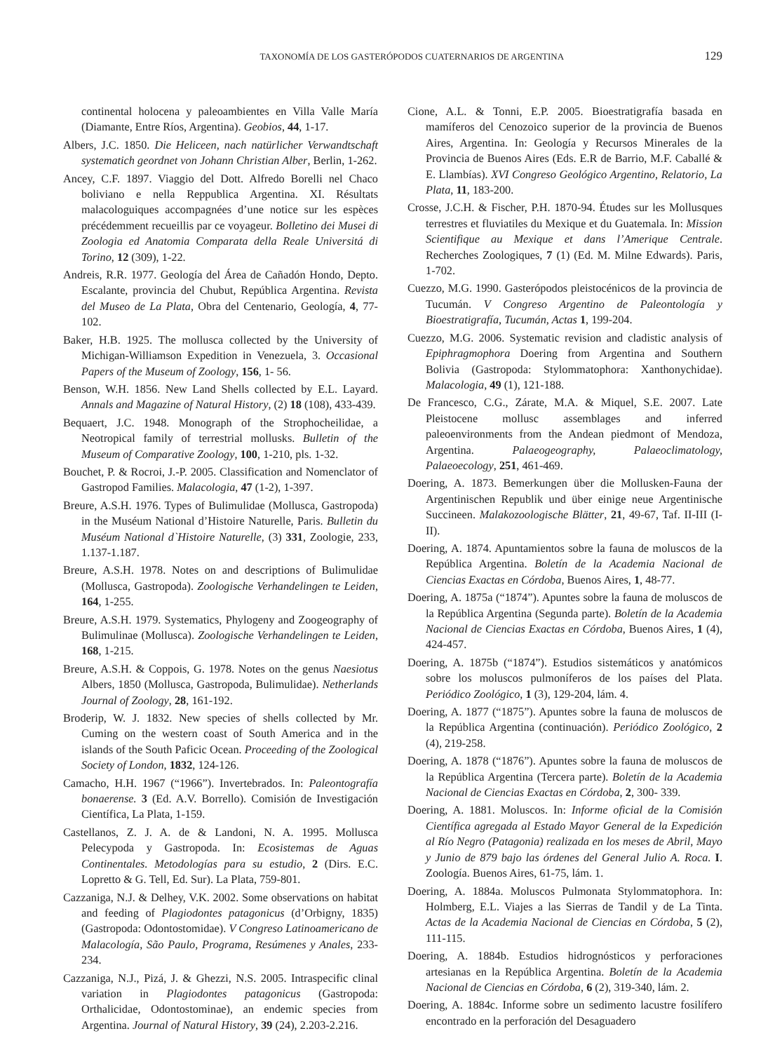TAXONOMÍA DE LOS GASTERÓPODOS CUATERNARIOS DE ARGENTINA 129
continental holocena y paleoambientes en Villa Valle María (Diamante, Entre Ríos, Argentina). Geobios, 44, 1-17.
Albers, J.C. 1850. Die Heliceen, nach natürlicher Verwandtschaft systematich geordnet von Johann Christian Alber, Berlin, 1-262.
Ancey, C.F. 1897. Viaggio del Dott. Alfredo Borelli nel Chaco boliviano e nella Reppublica Argentina. XI. Résultats malacologuiques accompagnées d’une notice sur les espèces précédemment recueillis par ce voyageur. Bolletino dei Musei di Zoologia ed Anatomia Comparata della Reale Universitá di Torino, 12 (309), 1-22.
Andreis, R.R. 1977. Geología del Área de Cañadón Hondo, Depto. Escalante, provincia del Chubut, República Argentina. Revista del Museo de La Plata, Obra del Centenario, Geología, 4, 77-102.
Baker, H.B. 1925. The mollusca collected by the University of Michigan-Williamson Expedition in Venezuela, 3. Occasional Papers of the Museum of Zoology, 156, 1- 56.
Benson, W.H. 1856. New Land Shells collected by E.L. Layard. Annals and Magazine of Natural History, (2) 18 (108), 433-439.
Bequaert, J.C. 1948. Monograph of the Strophocheilidae, a Neotropical family of terrestrial mollusks. Bulletin of the Museum of Comparative Zoology, 100, 1-210, pls. 1-32.
Bouchet, P. & Rocroi, J.-P. 2005. Classification and Nomenclator of Gastropod Families. Malacologia, 47 (1-2), 1-397.
Breure, A.S.H. 1976. Types of Bulimulidae (Mollusca, Gastropoda) in the Muséum National d’Histoire Naturelle, Paris. Bulletin du Muséum National d`Histoire Naturelle, (3) 331, Zoologie, 233, 1.137-1.187.
Breure, A.S.H. 1978. Notes on and descriptions of Bulimulidae (Mollusca, Gastropoda). Zoologische Verhandelingen te Leiden, 164, 1-255.
Breure, A.S.H. 1979. Systematics, Phylogeny and Zoogeography of Bulimulinae (Mollusca). Zoologische Verhandelingen te Leiden, 168, 1-215.
Breure, A.S.H. & Coppois, G. 1978. Notes on the genus Naesiotus Albers, 1850 (Mollusca, Gastropoda, Bulimulidae). Netherlands Journal of Zoology, 28, 161-192.
Broderip, W. J. 1832. New species of shells collected by Mr. Cuming on the western coast of South America and in the islands of the South Paficic Ocean. Proceeding of the Zoological Society of London, 1832, 124-126.
Camacho, H.H. 1967 (“1966”). Invertebrados. In: Paleontografía bonaerense. 3 (Ed. A.V. Borrello). Comisión de Investigación Científica, La Plata, 1-159.
Castellanos, Z. J. A. de & Landoni, N. A. 1995. Mollusca Pelecypoda y Gastropoda. In: Ecosistemas de Aguas Continentales. Metodologías para su estudio, 2 (Dirs. E.C. Lopretto & G. Tell, Ed. Sur). La Plata, 759-801.
Cazzaniga, N.J. & Delhey, V.K. 2002. Some observations on habitat and feeding of Plagiodontes patagonicus (d’Orbigny, 1835) (Gastropoda: Odontostomidae). V Congreso Latinoamericano de Malacología, São Paulo, Programa, Resúmenes y Anales, 233-234.
Cazzaniga, N.J., Pizá, J. & Ghezzi, N.S. 2005. Intraspecific clinal variation in Plagiodontes patagonicus (Gastropoda: Orthalicidae, Odontostominae), an endemic species from Argentina. Journal of Natural History, 39 (24), 2.203-2.216.
Cione, A.L. & Tonni, E.P. 2005. Bioestratigrafía basada en mamíferos del Cenozoico superior de la provincia de Buenos Aires, Argentina. In: Geología y Recursos Minerales de la Provincia de Buenos Aires (Eds. E.R de Barrio, M.F. Caballé & E. Llambías). XVI Congreso Geológico Argentino, Relatorio, La Plata, 11, 183-200.
Crosse, J.C.H. & Fischer, P.H. 1870-94. Études sur les Mollusques terrestres et fluviatiles du Mexique et du Guatemala. In: Mission Scientifique au Mexique et dans l’Amerique Centrale. Recherches Zoologiques, 7 (1) (Ed. M. Milne Edwards). Paris, 1-702.
Cuezzo, M.G. 1990. Gasterópodos pleistocénicos de la provincia de Tucumán. V Congreso Argentino de Paleontología y Bioestratigrafía, Tucumán, Actas 1, 199-204.
Cuezzo, M.G. 2006. Systematic revision and cladistic analysis of Epiphragmophora Doering from Argentina and Southern Bolivia (Gastropoda: Stylommatophora: Xanthonychidae). Malacologia, 49 (1), 121-188.
De Francesco, C.G., Zárate, M.A. & Miquel, S.E. 2007. Late Pleistocene mollusc assemblages and inferred paleoenvironments from the Andean piedmont of Mendoza, Argentina. Palaeogeography, Palaeoclimatology, Palaeoecology, 251, 461-469.
Doering, A. 1873. Bemerkungen über die Mollusken-Fauna der Argentinischen Republik und über einige neue Argentinische Succineen. Malakozoologische Blätter, 21, 49-67, Taf. II-III (I-II).
Doering, A. 1874. Apuntamientos sobre la fauna de moluscos de la República Argentina. Boletín de la Academia Nacional de Ciencias Exactas en Córdoba, Buenos Aires, 1, 48-77.
Doering, A. 1875a (“1874”). Apuntes sobre la fauna de moluscos de la República Argentina (Segunda parte). Boletín de la Academia Nacional de Ciencias Exactas en Córdoba, Buenos Aires, 1 (4), 424-457.
Doering, A. 1875b (“1874”). Estudios sistemáticos y anatómicos sobre los moluscos pulmoníferos de los países del Plata. Periódico Zoológico, 1 (3), 129-204, lám. 4.
Doering, A. 1877 (“1875”). Apuntes sobre la fauna de moluscos de la República Argentina (continuación). Periódico Zoológico, 2 (4), 219-258.
Doering, A. 1878 (“1876”). Apuntes sobre la fauna de moluscos de la República Argentina (Tercera parte). Boletín de la Academia Nacional de Ciencias Exactas en Córdoba, 2, 300- 339.
Doering, A. 1881. Moluscos. In: Informe oficial de la Comisión Científica agregada al Estado Mayor General de la Expedición al Río Negro (Patagonia) realizada en los meses de Abril, Mayo y Junio de 879 bajo las órdenes del General Julio A. Roca. I. Zoología. Buenos Aires, 61-75, lám. 1.
Doering, A. 1884a. Moluscos Pulmonata Stylommatophora. In: Holmberg, E.L. Viajes a las Sierras de Tandil y de La Tinta. Actas de la Academia Nacional de Ciencias en Córdoba, 5 (2), 111-115.
Doering, A. 1884b. Estudios hidrognósticos y perforaciones artesianas en la República Argentina. Boletín de la Academia Nacional de Ciencias en Córdoba, 6 (2), 319-340, lám. 2.
Doering, A. 1884c. Informe sobre un sedimento lacustre fosilífero encontrado en la perforación del Desaguadero